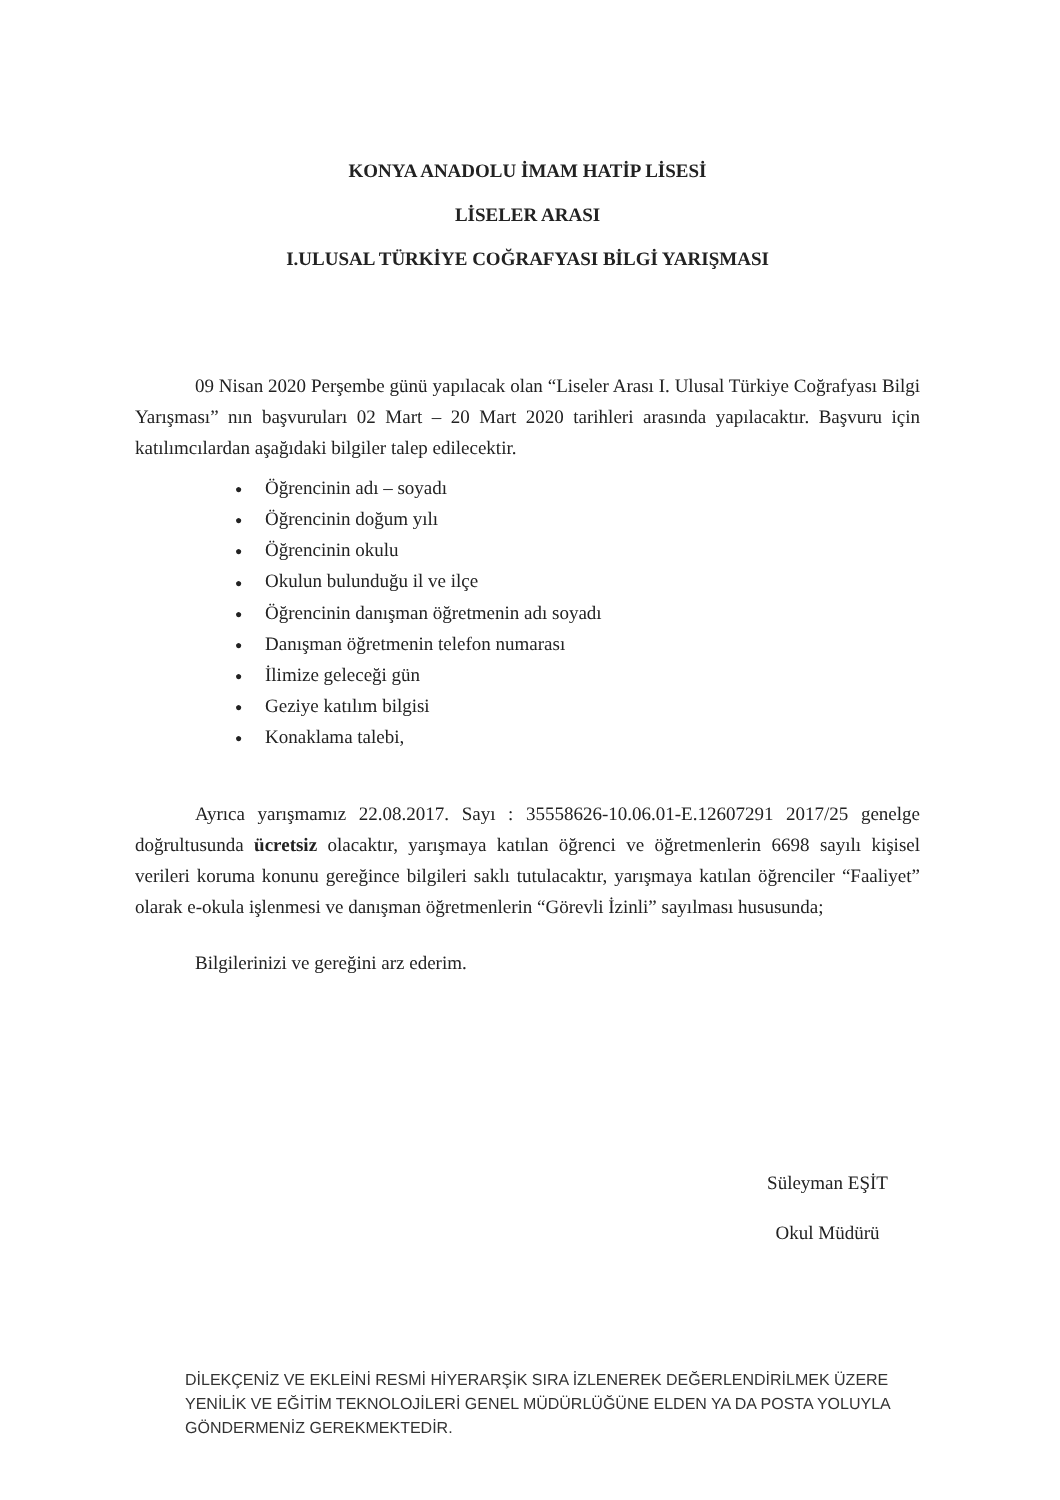KONYA ANADOLU İMAM HATİP LİSESİ
LİSELER ARASI
I.ULUSAL TÜRKİYE COĞRAFYASI BİLGİ YARIŞMASI
09 Nisan 2020 Perşembe günü yapılacak olan “Liseler Arası I. Ulusal Türkiye Coğrafyası Bilgi Yarışması” nın başvuruları 02 Mart – 20 Mart 2020 tarihleri arasında yapılacaktır. Başvuru için katılımcılardan aşağıdaki bilgiler talep edilecektir.
● Öğrencinin adı – soyadı
● Öğrencinin doğum yılı
● Öğrencinin okulu
● Okulun bulunduğu il ve ilçe
● Öğrencinin danışman öğretmenin adı soyadı
● Danışman öğretmenin telefon numarası
● İlimize geleceği gün
● Geziye katılım bilgisi
● Konaklama talebi,
Ayrıca yarışmamız 22.08.2017. Sayı : 35558626-10.06.01-E.12607291 2017/25 genelge doğrultusunda ücretsiz olacaktır, yarışmaya katılan öğrenci ve öğretmenlerin 6698 sayılı kişisel verileri koruma konunu gereğince bilgileri saklı tutulacaktır, yarışmaya katılan öğrenciler “Faaliyet” olarak e-okula işlenmesi ve danışman öğretmenlerin “Görevli İzinli” sayılması hususunda;
Bilgilerinizi ve gereğini arz ederim.
Süleyman EŞİT
Okul Müdürü
DİLEKÇENİZ VE EKLEİNİ RESMİ HİYERARŞİK SIRA İZLENEREK DEĞERLENDİRİLMEK ÜZERE YENİLİK VE EĞİTİM TEKNOLOJİLERİ GENEL MÜDÜRLÜĞÜNE ELDEN YA DA POSTA YOLUYLA GÖNDERMENİZ GEREKMEKTEDİR.